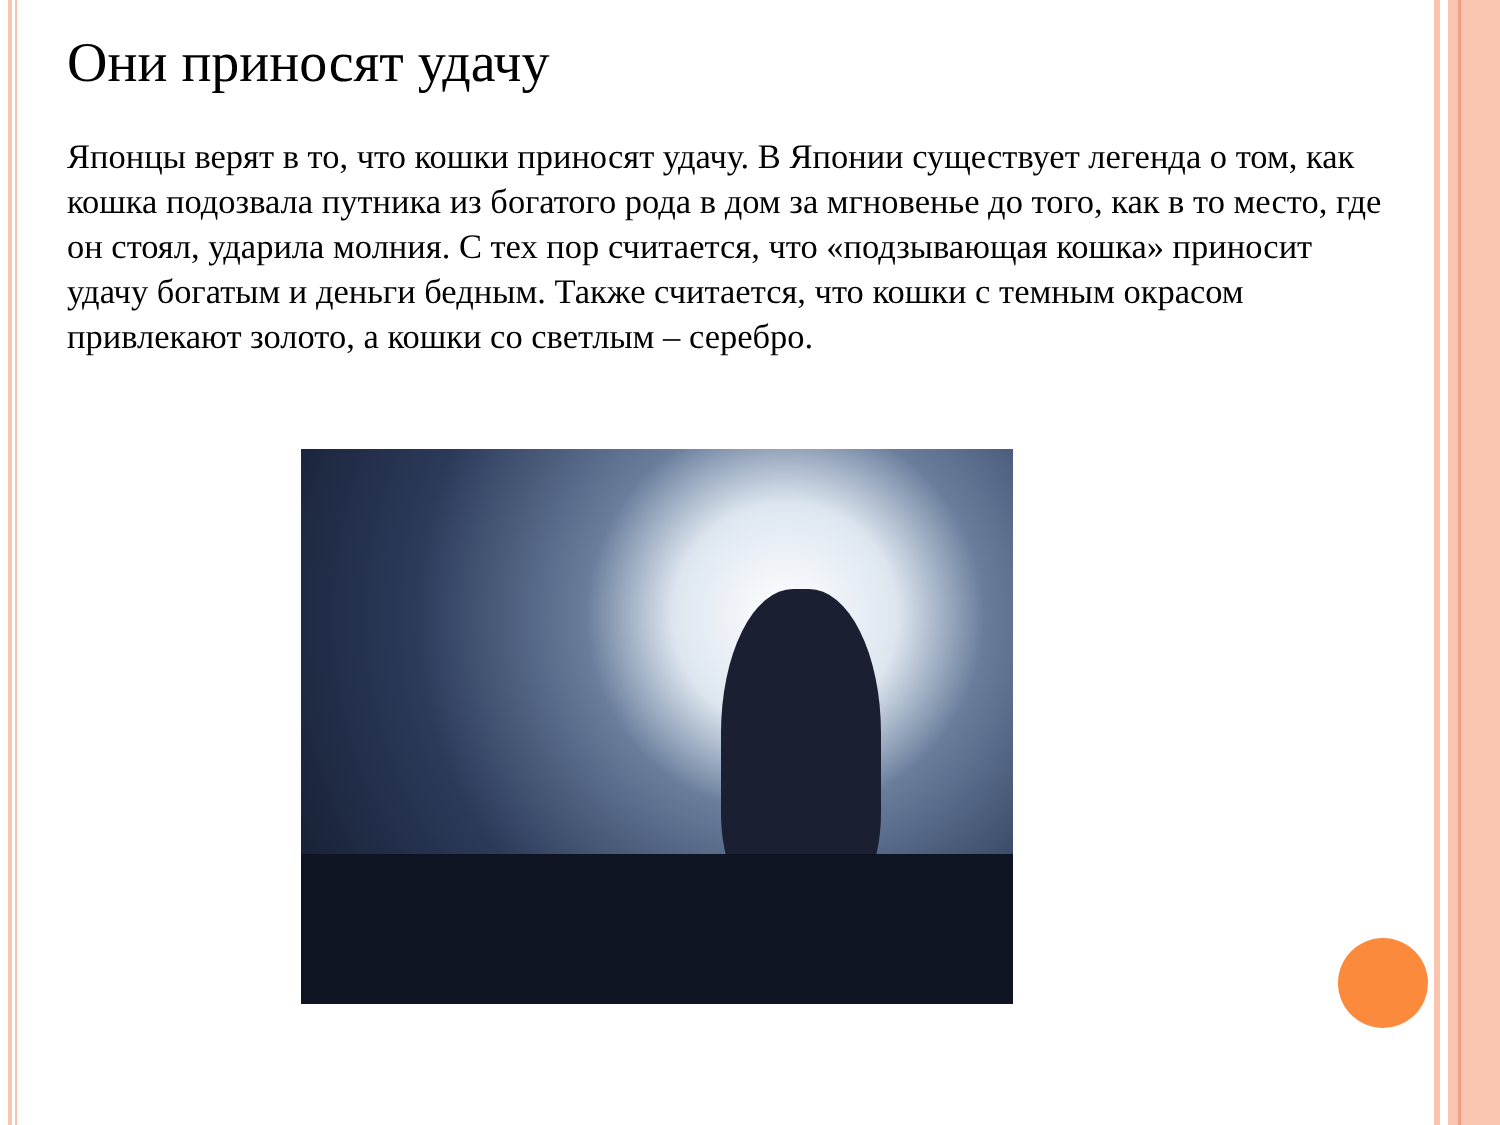Они приносят удачу
Японцы верят в то, что кошки приносят удачу. В Японии существует легенда о том, как кошка подозвала путника из богатого рода в дом за мгновенье до того, как в то место, где он стоял, ударила молния. С тех пор считается, что «подзывающая кошка» приносит удачу богатым и деньги бедным. Также считается, что кошки с темным окрасом привлекают золото, а кошки со светлым – серебро.